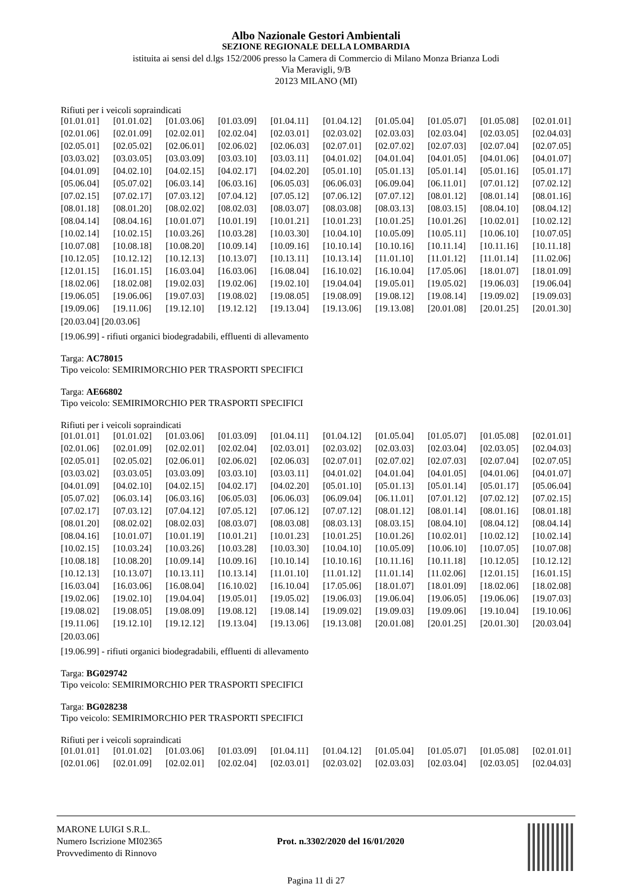Albo Nazionale Gestori Ambientali
SEZIONE REGIONALE DELLA LOMBARDIA
istituita ai sensi del d.lgs 152/2006 presso la Camera di Commercio di Milano Monza Brianza Lodi
Via Meravigli, 9/B
20123 MILANO (MI)
Rifiuti per i veicoli sopraindicati
| [01.01.01] | [01.01.02] | [01.03.06] | [01.03.09] | [01.04.11] | [01.04.12] | [01.05.04] | [01.05.07] | [01.05.08] | [02.01.01] |
| [02.01.06] | [02.01.09] | [02.02.01] | [02.02.04] | [02.03.01] | [02.03.02] | [02.03.03] | [02.03.04] | [02.03.05] | [02.04.03] |
| [02.05.01] | [02.05.02] | [02.06.01] | [02.06.02] | [02.06.03] | [02.07.01] | [02.07.02] | [02.07.03] | [02.07.04] | [02.07.05] |
| [03.03.02] | [03.03.05] | [03.03.09] | [03.03.10] | [03.03.11] | [04.01.02] | [04.01.04] | [04.01.05] | [04.01.06] | [04.01.07] |
| [04.01.09] | [04.02.10] | [04.02.15] | [04.02.17] | [04.02.20] | [05.01.10] | [05.01.13] | [05.01.14] | [05.01.16] | [05.01.17] |
| [05.06.04] | [05.07.02] | [06.03.14] | [06.03.16] | [06.05.03] | [06.06.03] | [06.09.04] | [06.11.01] | [07.01.12] | [07.02.12] |
| [07.02.15] | [07.02.17] | [07.03.12] | [07.04.12] | [07.05.12] | [07.06.12] | [07.07.12] | [08.01.12] | [08.01.14] | [08.01.16] |
| [08.01.18] | [08.01.20] | [08.02.02] | [08.02.03] | [08.03.07] | [08.03.08] | [08.03.13] | [08.03.15] | [08.04.10] | [08.04.12] |
| [08.04.14] | [08.04.16] | [10.01.07] | [10.01.19] | [10.01.21] | [10.01.23] | [10.01.25] | [10.01.26] | [10.02.01] | [10.02.12] |
| [10.02.14] | [10.02.15] | [10.03.26] | [10.03.28] | [10.03.30] | [10.04.10] | [10.05.09] | [10.05.11] | [10.06.10] | [10.07.05] |
| [10.07.08] | [10.08.18] | [10.08.20] | [10.09.14] | [10.09.16] | [10.10.14] | [10.10.16] | [10.11.14] | [10.11.16] | [10.11.18] |
| [10.12.05] | [10.12.12] | [10.12.13] | [10.13.07] | [10.13.11] | [10.13.14] | [11.01.10] | [11.01.12] | [11.01.14] | [11.02.06] |
| [12.01.15] | [16.01.15] | [16.03.04] | [16.03.06] | [16.08.04] | [16.10.02] | [16.10.04] | [17.05.06] | [18.01.07] | [18.01.09] |
| [18.02.06] | [18.02.08] | [19.02.03] | [19.02.06] | [19.02.10] | [19.04.04] | [19.05.01] | [19.05.02] | [19.06.03] | [19.06.04] |
| [19.06.05] | [19.06.06] | [19.07.03] | [19.08.02] | [19.08.05] | [19.08.09] | [19.08.12] | [19.08.14] | [19.09.02] | [19.09.03] |
| [19.09.06] | [19.11.06] | [19.12.10] | [19.12.12] | [19.13.04] | [19.13.06] | [19.13.08] | [20.01.08] | [20.01.25] | [20.01.30] |
[20.03.04] [20.03.06]
[19.06.99] - rifiuti organici biodegradabili, effluenti di allevamento
Targa: AC78015
Tipo veicolo: SEMIRIMORCHIO PER TRASPORTI SPECIFICI
Targa: AE66802
Tipo veicolo: SEMIRIMORCHIO PER TRASPORTI SPECIFICI
Rifiuti per i veicoli sopraindicati
| [01.01.01] | [01.01.02] | [01.03.06] | [01.03.09] | [01.04.11] | [01.04.12] | [01.05.04] | [01.05.07] | [01.05.08] | [02.01.01] |
| [02.01.06] | [02.01.09] | [02.02.01] | [02.02.04] | [02.03.01] | [02.03.02] | [02.03.03] | [02.03.04] | [02.03.05] | [02.04.03] |
| [02.05.01] | [02.05.02] | [02.06.01] | [02.06.02] | [02.06.03] | [02.07.01] | [02.07.02] | [02.07.03] | [02.07.04] | [02.07.05] |
| [03.03.02] | [03.03.05] | [03.03.09] | [03.03.10] | [03.03.11] | [04.01.02] | [04.01.04] | [04.01.05] | [04.01.06] | [04.01.07] |
| [04.01.09] | [04.02.10] | [04.02.15] | [04.02.17] | [04.02.20] | [05.01.10] | [05.01.13] | [05.01.14] | [05.01.17] | [05.06.04] |
| [05.07.02] | [06.03.14] | [06.03.16] | [06.05.03] | [06.06.03] | [06.09.04] | [06.11.01] | [07.01.12] | [07.02.12] | [07.02.15] |
| [07.02.17] | [07.03.12] | [07.04.12] | [07.05.12] | [07.06.12] | [07.07.12] | [08.01.12] | [08.01.14] | [08.01.16] | [08.01.18] |
| [08.01.20] | [08.02.02] | [08.02.03] | [08.03.07] | [08.03.08] | [08.03.13] | [08.03.15] | [08.04.10] | [08.04.12] | [08.04.14] |
| [08.04.16] | [10.01.07] | [10.01.19] | [10.01.21] | [10.01.23] | [10.01.25] | [10.01.26] | [10.02.01] | [10.02.12] | [10.02.14] |
| [10.02.15] | [10.03.24] | [10.03.26] | [10.03.28] | [10.03.30] | [10.04.10] | [10.05.09] | [10.06.10] | [10.07.05] | [10.07.08] |
| [10.08.18] | [10.08.20] | [10.09.14] | [10.09.16] | [10.10.14] | [10.10.16] | [10.11.16] | [10.11.18] | [10.12.05] | [10.12.12] |
| [10.12.13] | [10.13.07] | [10.13.11] | [10.13.14] | [11.01.10] | [11.01.12] | [11.01.14] | [11.02.06] | [12.01.15] | [16.01.15] |
| [16.03.04] | [16.03.06] | [16.08.04] | [16.10.02] | [16.10.04] | [17.05.06] | [18.01.07] | [18.01.09] | [18.02.06] | [18.02.08] |
| [19.02.06] | [19.02.10] | [19.04.04] | [19.05.01] | [19.05.02] | [19.06.03] | [19.06.04] | [19.06.05] | [19.06.06] | [19.07.03] |
| [19.08.02] | [19.08.05] | [19.08.09] | [19.08.12] | [19.08.14] | [19.09.02] | [19.09.03] | [19.09.06] | [19.10.04] | [19.10.06] |
| [19.11.06] | [19.12.10] | [19.12.12] | [19.13.04] | [19.13.06] | [19.13.08] | [20.01.08] | [20.01.25] | [20.01.30] | [20.03.04] |
[20.03.06]
[19.06.99] - rifiuti organici biodegradabili, effluenti di allevamento
Targa: BG029742
Tipo veicolo: SEMIRIMORCHIO PER TRASPORTI SPECIFICI
Targa: BG028238
Tipo veicolo: SEMIRIMORCHIO PER TRASPORTI SPECIFICI
Rifiuti per i veicoli sopraindicati
| [01.01.01] | [01.01.02] | [01.03.06] | [01.03.09] | [01.04.11] | [01.04.12] | [01.05.04] | [01.05.07] | [01.05.08] | [02.01.01] |
| [02.01.06] | [02.01.09] | [02.02.01] | [02.02.04] | [02.03.01] | [02.03.02] | [02.03.03] | [02.03.04] | [02.03.05] | [02.04.03] |
MARONE LUIGI S.R.L.
Numero Iscrizione MI02365
Provvedimento di Rinnovo
Prot. n.3302/2020 del 16/01/2020
Pagina 11 di 27